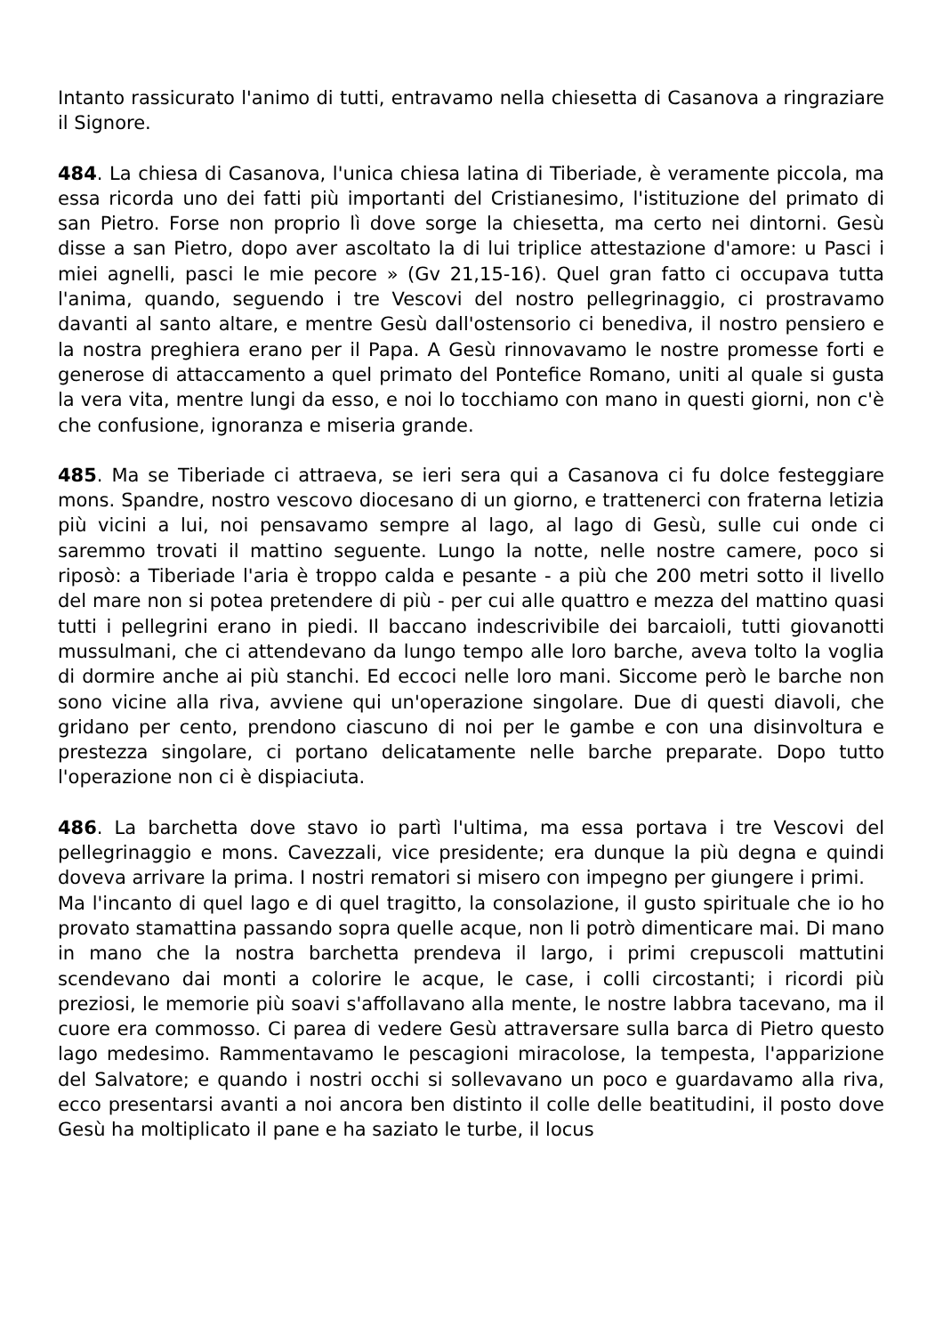Intanto rassicurato l'animo di tutti, entravamo nella chiesetta di Casanova a ringraziare il Signore.
484. La chiesa di Casanova, l'unica chiesa latina di Tiberiade, è veramente piccola, ma essa ricorda uno dei fatti più importanti del Cristianesimo, l'istituzione del primato di san Pietro. Forse non proprio lì dove sorge la chiesetta, ma certo nei dintorni. Gesù disse a san Pietro, dopo aver ascoltato la di lui triplice attestazione d'amore: u Pasci i miei agnelli, pasci le mie pecore » (Gv 21,15-16). Quel gran fatto ci occupava tutta l'anima, quando, seguendo i tre Vescovi del nostro pellegrinaggio, ci prostravamo davanti al santo altare, e mentre Gesù dall'ostensorio ci benediva, il nostro pensiero e la nostra preghiera erano per il Papa. A Gesù rinnovavamo le nostre promesse forti e generose di attaccamento a quel primato del Pontefice Romano, uniti al quale si gusta la vera vita, mentre lungi da esso, e noi lo tocchiamo con mano in questi giorni, non c'è che confusione, ignoranza e miseria grande.
485. Ma se Tiberiade ci attraeva, se ieri sera qui a Casanova ci fu dolce festeggiare mons. Spandre, nostro vescovo diocesano di un giorno, e trattenerci con fraterna letizia più vicini a lui, noi pensavamo sempre al lago, al lago di Gesù, sulle cui onde ci saremmo trovati il mattino seguente. Lungo la notte, nelle nostre camere, poco si riposò: a Tiberiade l'aria è troppo calda e pesante - a più che 200 metri sotto il livello del mare non si potea pretendere di più - per cui alle quattro e mezza del mattino quasi tutti i pellegrini erano in piedi. Il baccano indescrivibile dei barcaioli, tutti giovanotti mussulmani, che ci attendevano da lungo tempo alle loro barche, aveva tolto la voglia di dormire anche ai più stanchi. Ed eccoci nelle loro mani. Siccome però le barche non sono vicine alla riva, avviene qui un'operazione singolare. Due di questi diavoli, che gridano per cento, prendono ciascuno di noi per le gambe e con una disinvoltura e prestezza singolare, ci portano delicatamente nelle barche preparate. Dopo tutto l'operazione non ci è dispiaciuta.
486. La barchetta dove stavo io partì l'ultima, ma essa portava i tre Vescovi del pellegrinaggio e mons. Cavezzali, vice presidente; era dunque la più degna e quindi doveva arrivare la prima. I nostri rematori si misero con impegno per giungere i primi.
Ma l'incanto di quel lago e di quel tragitto, la consolazione, il gusto spirituale che io ho provato stamattina passando sopra quelle acque, non li potrò dimenticare mai. Di mano in mano che la nostra barchetta prendeva il largo, i primi crepuscoli mattutini scendevano dai monti a colorire le acque, le case, i colli circostanti; i ricordi più preziosi, le memorie più soavi s'affollavano alla mente, le nostre labbra tacevano, ma il cuore era commosso. Ci parea di vedere Gesù attraversare sulla barca di Pietro questo lago medesimo. Rammentavamo le pescagioni miracolose, la tempesta, l'apparizione del Salvatore; e quando i nostri occhi si sollevavano un poco e guardavamo alla riva, ecco presentarsi avanti a noi ancora ben distinto il colle delle beatitudini, il posto dove Gesù ha moltiplicato il pane e ha saziato le turbe, il locus